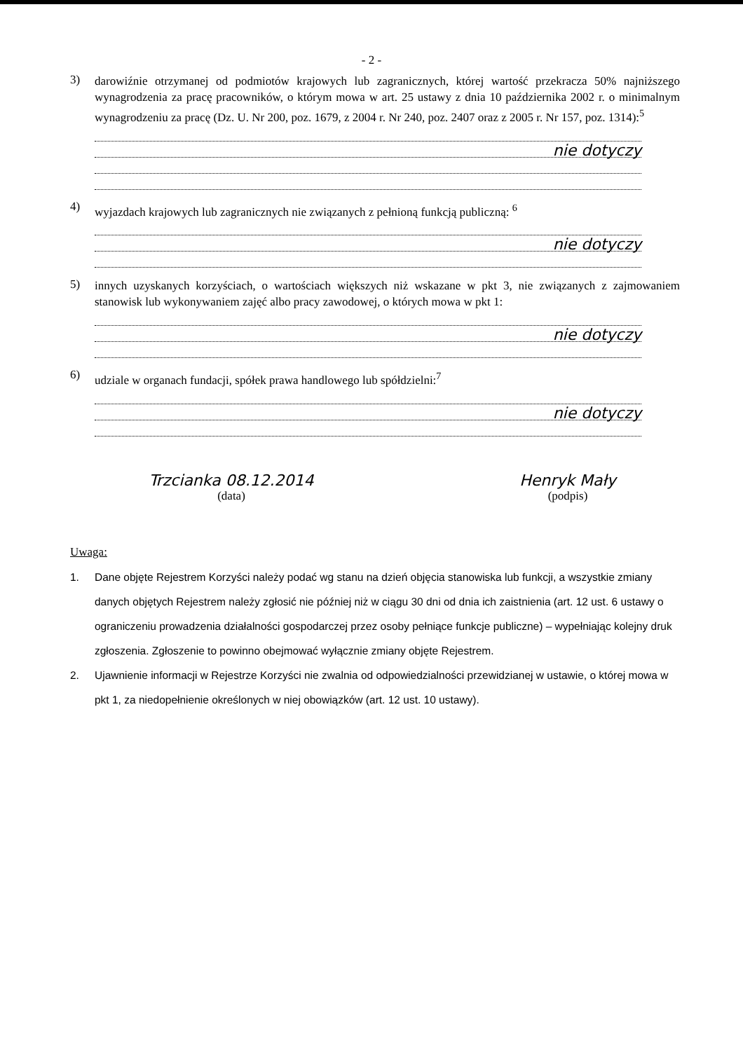- 2 -
3)
darowiźnie otrzymanej od podmiotów krajowych lub zagranicznych, której wartość przekracza 50% najniższego wynagrodzenia za pracę pracowników, o którym mowa w art. 25 ustawy z dnia 10 października 2002 r. o minimalnym wynagrodzeniu za pracę (Dz. U. Nr 200, poz. 1679, z 2004 r. Nr 240, poz. 2407 oraz z 2005 r. Nr 157, poz. 1314):<sup>5</sup>
nie dotyczy
4)
wyjazdach krajowych lub zagranicznych nie związanych z pełnioną funkcją publiczną: <sup>6</sup>
nie dotyczy
5)
innych uzyskanych korzyściach, o wartościach większych niż wskazane w pkt 3, nie związanych z zajmowaniem stanowisk lub wykonywaniem zajęć albo pracy zawodowej, o których mowa w pkt 1:
nie dotyczy
6)
udziale w organach fundacji, spółek prawa handlowego lub spółdzielni:<sup>7</sup>
nie dotyczy
Trzcianka 08.12.2014
(data)
Henryk Mały
(podpis)
Uwaga:
1. Dane objęte Rejestrem Korzyści należy podać wg stanu na dzień objęcia stanowiska lub funkcji, a wszystkie zmiany danych objętych Rejestrem należy zgłosić nie później niż w ciągu 30 dni od dnia ich zaistnienia (art. 12 ust. 6 ustawy o ograniczeniu prowadzenia działalności gospodarczej przez osoby pełniące funkcje publiczne) – wypełniając kolejny druk zgłoszenia. Zgłoszenie to powinno obejmować wyłącznie zmiany objęte Rejestrem.
2. Ujawnienie informacji w Rejestrze Korzyści nie zwalnia od odpowiedzialności przewidzianej w ustawie, o której mowa w pkt 1, za niedopełnienie określonych w niej obowiązków (art. 12 ust. 10 ustawy).